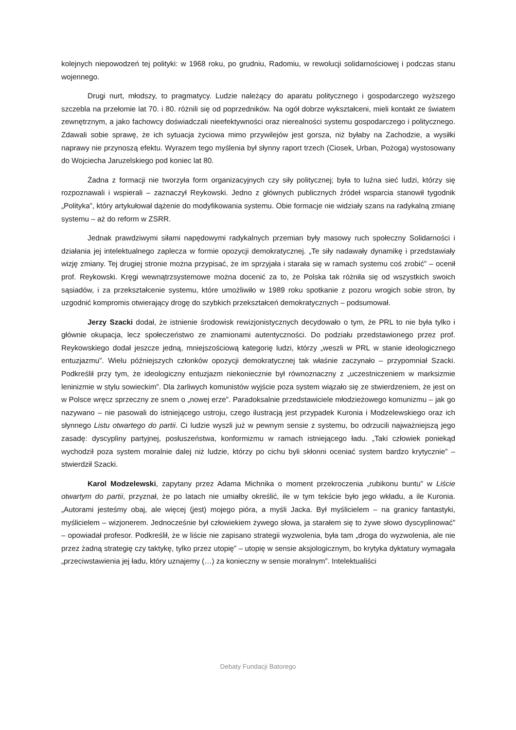kolejnych niepowodzeń tej polityki: w 1968 roku, po grudniu, Radomiu, w rewolucji solidarnościowej i podczas stanu wojennego.
Drugi nurt, młodszy, to pragmatycy. Ludzie należący do aparatu politycznego i gospodarczego wyższego szczebla na przełomie lat 70. i 80. różnili się od poprzedników. Na ogół dobrze wykształceni, mieli kontakt ze światem zewnętrznym, a jako fachowcy doświadczali nieefektywności oraz nierealności systemu gospodarczego i politycznego. Zdawali sobie sprawę, że ich sytuacja życiowa mimo przywilejów jest gorsza, niż byłaby na Zachodzie, a wysiłki naprawy nie przynoszą efektu. Wyrazem tego myślenia był słynny raport trzech (Ciosek, Urban, Pożoga) wystosowany do Wojciecha Jaruzelskiego pod koniec lat 80.
Żadna z formacji nie tworzyła form organizacyjnych czy siły politycznej; była to luźna sieć ludzi, którzy się rozpoznawali i wspierali – zaznaczył Reykowski. Jedno z głównych publicznych źródeł wsparcia stanowił tygodnik „Polityka”, który artykułował dążenie do modyfikowania systemu. Obie formacje nie widziały szans na radykalną zmianę systemu – aż do reform w ZSRR.
Jednak prawdziwymi siłami napędowymi radykalnych przemian były masowy ruch społeczny Solidarności i działania jej intelektualnego zaplecza w formie opozycji demokratycznej. „Te siły nadawały dynamikę i przedstawiały wizję zmiany. Tej drugiej stronie można przypisać, że im sprzyjała i starała się w ramach systemu coś zrobić” – ocenił prof. Reykowski. Kręgi wewnątrzsystemowe można docenić za to, że Polska tak różniła się od wszystkich swoich sąsiadów, i za przekształcenie systemu, które umożliwiło w 1989 roku spotkanie z pozoru wrogich sobie stron, by uzgodnić kompromis otwierający drogę do szybkich przekształceń demokratycznych – podsumował.
Jerzy Szacki dodał, że istnienie środowisk rewizjonistycznych decydowało o tym, że PRL to nie była tylko i głównie okupacja, lecz społeczeństwo ze znamionami autentyczności. Do podziału przedstawionego przez prof. Reykowskiego dodał jeszcze jedną, mniejszościową kategorię ludzi, którzy „weszli w PRL w stanie ideologicznego entuzjazmu”. Wielu późniejszych członków opozycji demokratycznej tak właśnie zaczynało – przypomniał Szacki. Podkreślił przy tym, że ideologiczny entuzjazm niekoniecznie był równoznaczny z „uczestniczeniem w marksizmie leninizmie w stylu sowieckim”. Dla żarliwych komunistów wyjście poza system wiązało się ze stwierdzeniem, że jest on w Polsce wręcz sprzeczny ze snem o „nowej erze”. Paradoksalnie przedstawiciele młodzieżowego komunizmu – jak go nazywano – nie pasowali do istniejącego ustroju, czego ilustracją jest przypadek Kuronia i Modzelewskiego oraz ich słynnego Listu otwartego do partii. Ci ludzie wyszli już w pewnym sensie z systemu, bo odrzucili najważniejszą jego zasadę: dyscypliny partyjnej, posłuszeństwa, konformizmu w ramach istniejącego ładu. „Taki człowiek poniekąd wychodził poza system moralnie dalej niż ludzie, którzy po cichu byli skłonni oceniać system bardzo krytycznie” – stwierdził Szacki.
Karol Modzelewski, zapytany przez Adama Michnika o moment przekroczenia „rubikonu buntu” w Liście otwartym do partii, przyznał, że po latach nie umiałby określić, ile w tym tekście było jego wkładu, a ile Kuronia. „Autorami jesteśmy obaj, ale więcej (jest) mojego pióra, a myśli Jacka. Był myślicielem – na granicy fantastyki, myślicielem – wizjonerem. Jednocześnie był człowiekiem żywego słowa, ja starałem się to żywe słowo dyscyplinować” – opowiadał profesor. Podkreślił, że w liście nie zapisano strategii wyzwolenia, była tam „droga do wyzwolenia, ale nie przez żadną strategię czy taktykę, tylko przez utopię” – utopię w sensie aksjologicznym, bo krytyka dyktatury wymagała „przeciwstawienia jej ładu, który uznajemy (…) za konieczny w sensie moralnym”. Intelektualiści
Debaty Fundacji Batorego